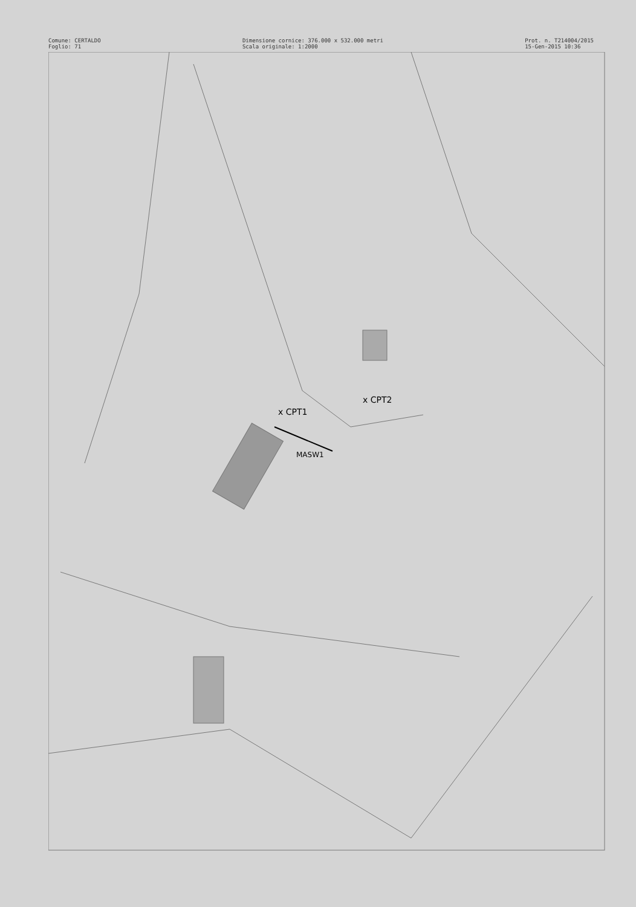Comune: CERTALDO
Foglio: 71
Dimensione cornice: 376.000 x 532.000 metri
Scala originale: 1:2000
Prot. n. T214004/2015
15-Gen-2015 10:36
x CPT1
x CPT2
MASW1